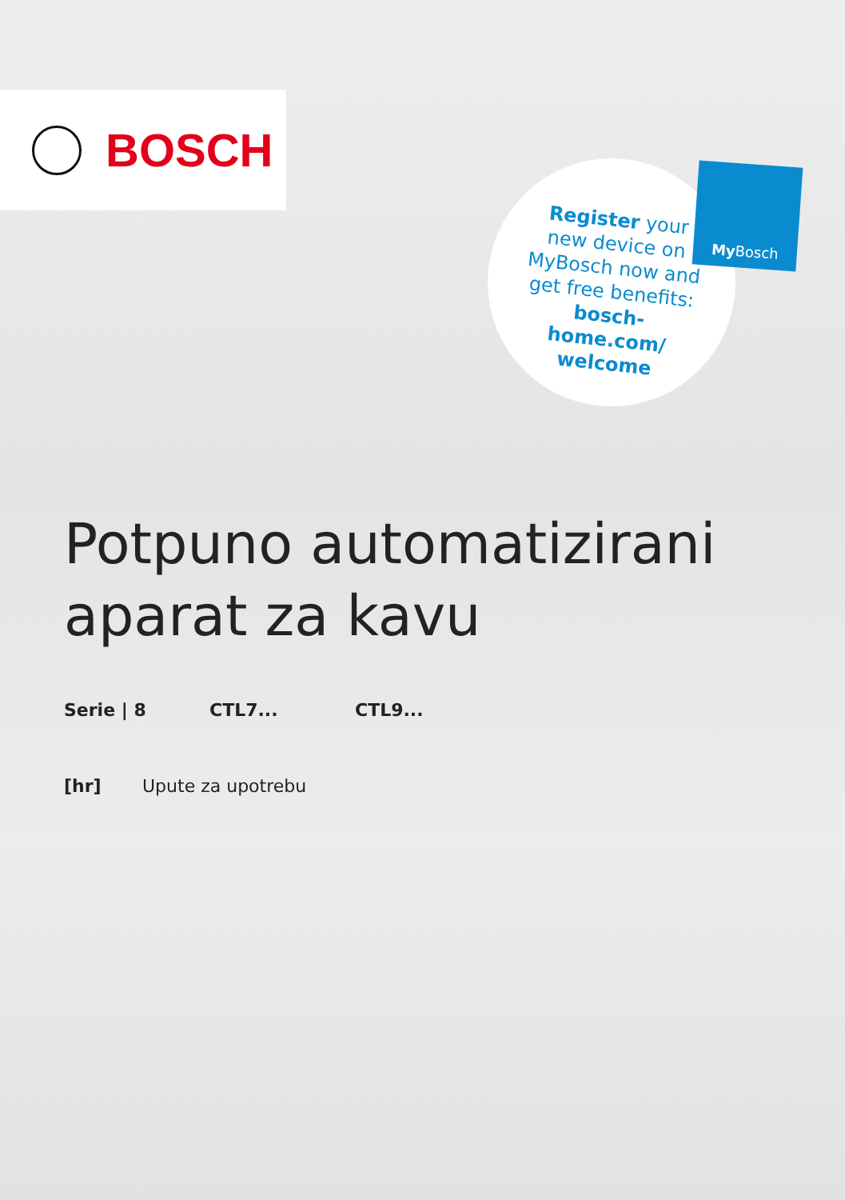BOSCH
Register your new device on MyBosch now and get free benefits: bosch-home.com/ welcome
My Bosch
Potpuno automatizirani
aparat za kavu
Serie | 8 CTL7... CTL9...
[hr] Upute za upotrebu